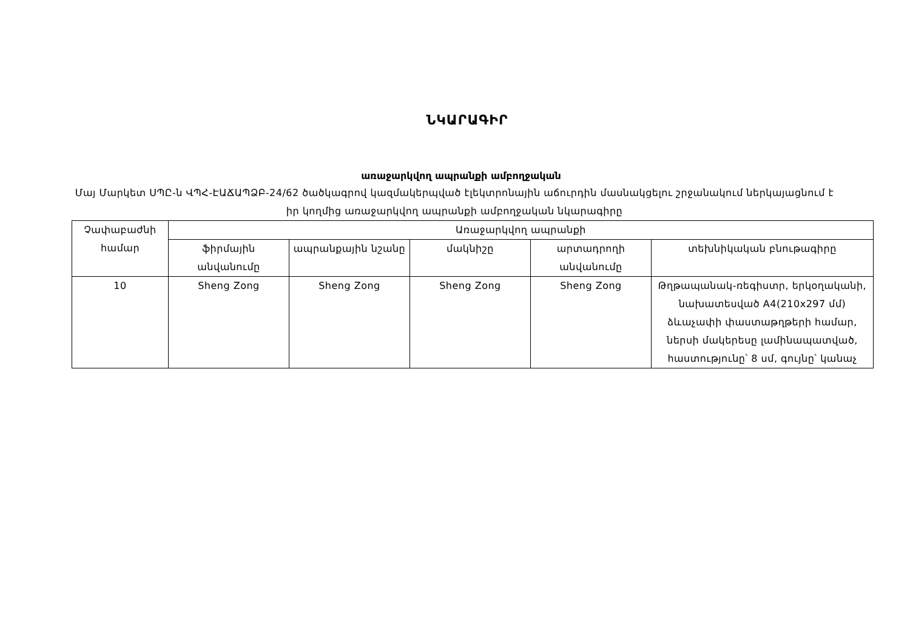ՆԿԱՐԱԳԻՐ
առաջարկվող ապրանքի ամբողջական
Մայ Մարկետ ՍՊԸ-ն ՎՊՀ-ԷԱՃԱՊՁԲ-24/62 ծածկագրով կազմակերպված էլեկտրոնային աճուրդին մասնակցելու շրջանակում ներկայացնում է իր կողմից առաջարկվող ապրանքի ամբողջական նկարագիրը
| Չափաբաժնի համար | Առաջարկվող ապրանքի | | | | |
| --- | --- | --- | --- | --- | --- |
| | ֆիրմային անվանումը | ապրանքային նշանը | մակնիշը | արտադրողի անվանումը | տեխնիկական բնութագիրը |
| 10 | Sheng Zong | Sheng Zong | Sheng Zong | Sheng Zong | Թղթապանակ-ռեգիստր, երկօղականի, նախատեսված A4(210x297 մմ) ձևաչափի փաստաթղթերի համար, ներսի մակերեսը լամինապատված, հաստությունը՝ 8 սմ, գույնը՝ կանաչ |